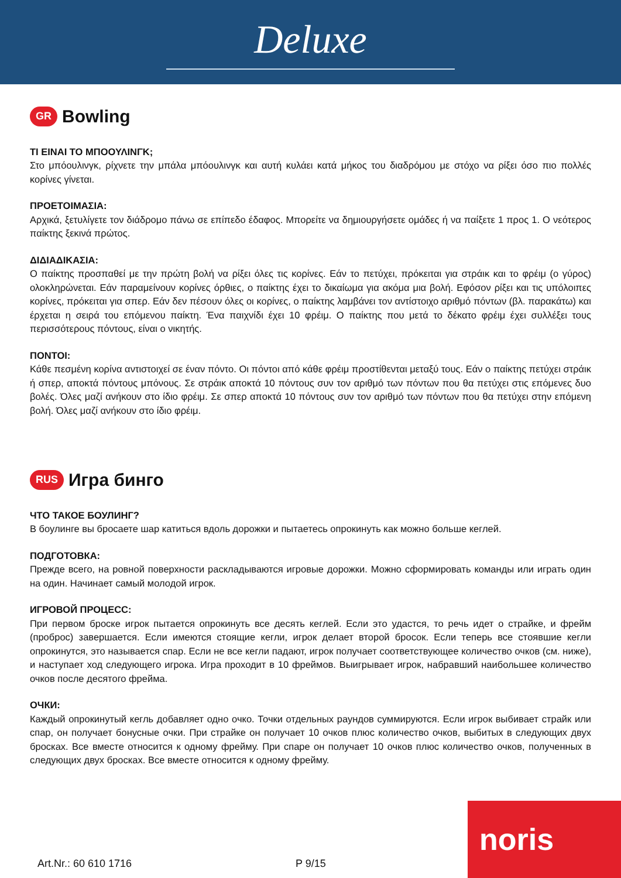Deluxe
GR Bowling
TI EINAI TO ΜΠΟΟΥΛΙΝΓΚ;
Στο μπόουλινγκ, ρίχνετε την μπάλα μπόουλινγκ και αυτή κυλάει κατά μήκος του διαδρόμου με στόχο να ρίξει όσο πιο πολλές κορίνες γίνεται.
ΠΡΟΕΤΟΙΜΑΣΙΑ:
Αρχικά, ξετυλίγετε τον διάδρομο πάνω σε επίπεδο έδαφος. Μπορείτε να δημιουργήσετε ομάδες ή να παίξετε 1 προς 1. Ο νεότερος παίκτης ξεκινά πρώτος.
ΔΙΔΙΑΔΙΚΑΣΙΑ:
Ο παίκτης προσπαθεί με την πρώτη βολή να ρίξει όλες τις κορίνες. Εάν το πετύχει, πρόκειται για στράικ και το φρέιμ (ο γύρος) ολοκληρώνεται. Εάν παραμείνουν κορίνες όρθιες, ο παίκτης έχει το δικαίωμα για ακόμα μια βολή. Εφόσον ρίξει και τις υπόλοιπες κορίνες, πρόκειται για σπερ. Εάν δεν πέσουν όλες οι κορίνες, ο παίκτης λαμβάνει τον αντίστοιχο αριθμό πόντων (βλ. παρακάτω) και έρχεται η σειρά του επόμενου παίκτη. Ένα παιχνίδι έχει 10 φρέιμ. Ο παίκτης που μετά το δέκατο φρέιμ έχει συλλέξει τους περισσότερους πόντους, είναι ο νικητής.
ΠΟΝΤΟΙ:
Κάθε πεσμένη κορίνα αντιστοιχεί σε έναν πόντο. Οι πόντοι από κάθε φρέιμ προστίθενται μεταξύ τους. Εάν ο παίκτης πετύχει στράικ ή σπερ, αποκτά πόντους μπόνους. Σε στράικ αποκτά 10 πόντους συν τον αριθμό των πόντων που θα πετύχει στις επόμενες δυο βολές. Όλες μαζί ανήκουν στο ίδιο φρέιμ. Σε σπερ αποκτά 10 πόντους συν τον αριθμό των πόντων που θα πετύχει στην επόμενη βολή. Όλες μαζί ανήκουν στο ίδιο φρέιμ.
RUS Игра бинго
ЧТО ТАКОЕ БОУЛИНГ?
В боулинге вы бросаете шар катиться вдоль дорожки и пытаетесь опрокинуть как можно больше кеглей.
ПОДГОТОВКА:
Прежде всего, на ровной поверхности раскладываются игровые дорожки. Можно сформировать команды или играть один на один. Начинает самый молодой игрок.
ИГРОВОЙ ПРОЦЕСС:
При первом броске игрок пытается опрокинуть все десять кеглей. Если это удастся, то речь идет о страйке, и фрейм (пробрoс) завершается. Если имеются стоящие кегли, игрок делает второй бросок. Если теперь все стоявшие кегли опрокинутся, это называется спар. Если не все кегли падают, игрок получает соответствующее количество очков (см. ниже), и наступает ход следующего игрока. Игра проходит в 10 фреймов. Выигрывает игрок, набравший наибольшее количество очков после десятого фрейма.
ОЧКИ:
Каждый опрокинутый кегль добавляет одно очко. Точки отдельных раундов суммируются. Если игрок выбивает страйк или спар, он получает бонусные очки. При страйке он получает 10 очков плюс количество очков, выбитых в следующих двух бросках. Все вместе относится к одному фрейму. При спаре он получает 10 очков плюс количество очков, полученных в следующих двух бросках. Все вместе относится к одному фрейму.
Art.Nr.: 60 610 1716 P 9/15 noris